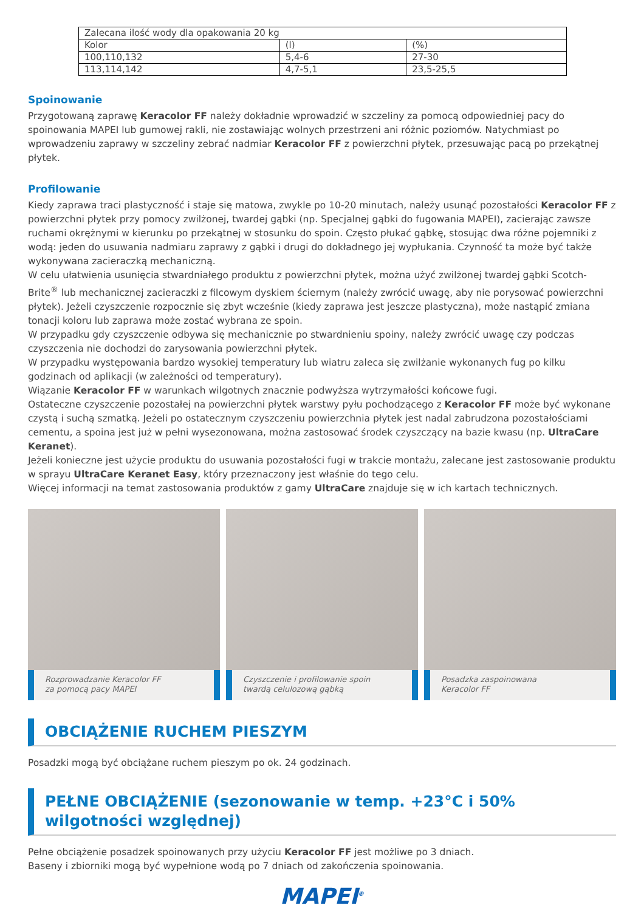| Zalecana ilość wody dla opakowania 20 kg | | |
| Kolor | (l) | (%) |
| 100,110,132 | 5,4-6 | 27-30 |
| 113,114,142 | 4,7-5,1 | 23,5-25,5 |
Spoinowanie
Przygotowaną zaprawę Keracolor FF należy dokładnie wprowadzić w szczeliny za pomocą odpowiedniej pacy do spoinowania MAPEI lub gumowej rakli, nie zostawiając wolnych przestrzeni ani różnic poziomów. Natychmiast po wprowadzeniu zaprawy w szczeliny zebrać nadmiar Keracolor FF z powierzchni płytek, przesuwając pacą po przekątnej płytek.
Profilowanie
Kiedy zaprawa traci plastyczność i staje się matowa, zwykle po 10-20 minutach, należy usunąć pozostałości Keracolor FF z powierzchni płytek przy pomocy zwilżonej, twardej gąbki (np. Specjalnej gąbki do fugowania MAPEI), zacierając zawsze ruchami okrężnymi w kierunku po przekątnej w stosunku do spoin. Często płukać gąbkę, stosując dwa różne pojemniki z wodą: jeden do usuwania nadmiaru zaprawy z gąbki i drugi do dokładnego jej wypłukania. Czynność ta może być także wykonywana zacieraczką mechaniczną.
W celu ułatwienia usunięcia stwardniałego produktu z powierzchni płytek, można użyć zwilżonej twardej gąbki Scotch-Brite<sup>®</sup> lub mechanicznej zacieraczki z filcowym dyskiem ściernym (należy zwrócić uwagę, aby nie porysować powierzchni płytek). Jeżeli czyszczenie rozpocznie się zbyt wcześnie (kiedy zaprawa jest jeszcze plastyczna), może nastąpić zmiana tonacji koloru lub zaprawa może zostać wybrana ze spoin.
W przypadku gdy czyszczenie odbywa się mechanicznie po stwardnieniu spoiny, należy zwrócić uwagę czy podczas czyszczenia nie dochodzi do zarysowania powierzchni płytek.
W przypadku występowania bardzo wysokiej temperatury lub wiatru zaleca się zwilżanie wykonanych fug po kilku godzinach od aplikacji (w zależności od temperatury).
Wiązanie Keracolor FF w warunkach wilgotnych znacznie podwyższa wytrzymałości końcowe fugi.
Ostateczne czyszczenie pozostałej na powierzchni płytek warstwy pyłu pochodzącego z Keracolor FF może być wykonane czystą i suchą szmatką. Jeżeli po ostatecznym czyszczeniu powierzchnia płytek jest nadal zabrudzona pozostałościami cementu, a spoina jest już w pełni wysezonowana, można zastosować środek czyszczący na bazie kwasu (np. UltraCare Keranet).
Jeżeli konieczne jest użycie produktu do usuwania pozostałości fugi w trakcie montażu, zalecane jest zastosowanie produktu w sprayu UltraCare Keranet Easy, który przeznaczony jest właśnie do tego celu.
Więcej informacji na temat zastosowania produktów z gamy UltraCare znajduje się w ich kartach technicznych.
Rozprowadzanie Keracolor FF
za pomocą pacy MAPEI
Czyszczenie i profilowanie spoin
twardą celulozową gąbką
Posadzka zaspoinowana
Keracolor FF
OBCIĄŻENIE RUCHEM PIESZYM
Posadzki mogą być obciążane ruchem pieszym po ok. 24 godzinach.
PEŁNE OBCIĄŻENIE (sezonowanie w temp. +23°C i 50% wilgotności względnej)
Pełne obciążenie posadzek spoinowanych przy użyciu Keracolor FF jest możliwe po 3 dniach.
Baseny i zbiorniki mogą być wypełnione wodą po 7 dniach od zakończenia spoinowania.
MAPEI<sup>®</sup>